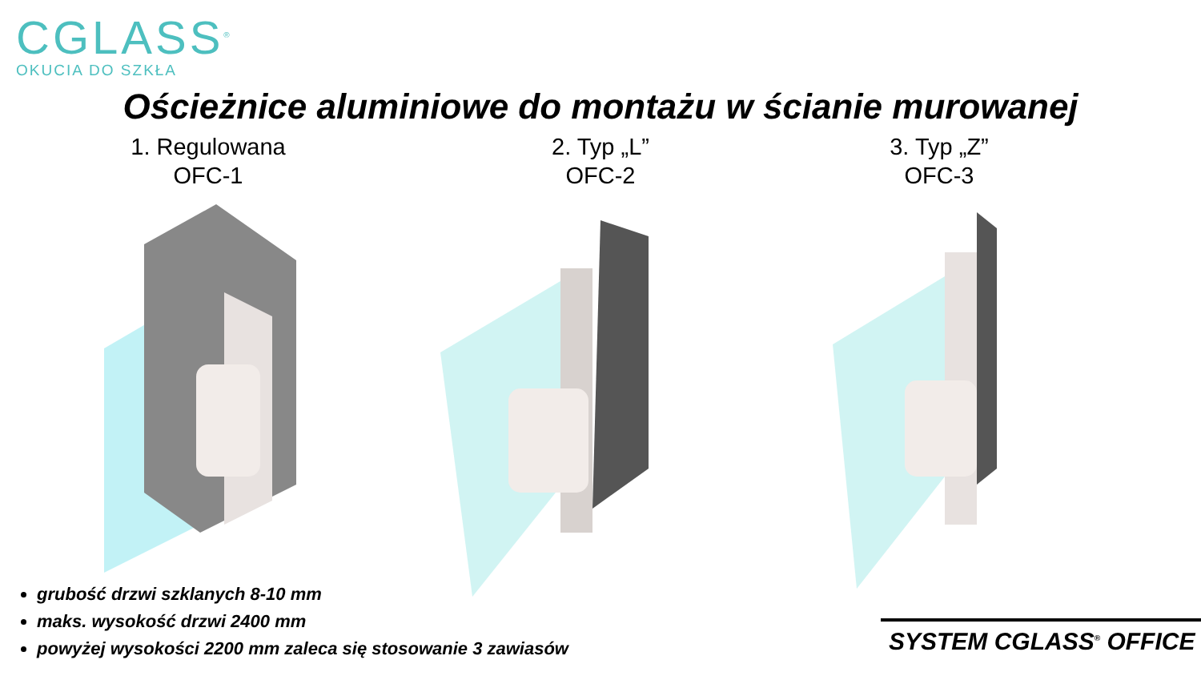CGLASS<sup>®</sup>
OKUCIA DO SZKŁA
Ościeżnice aluminiowe do montażu w ścianie murowanej
1. Regulowana
OFC-1
2. Typ „L”
OFC-2
3. Typ „Z”
OFC-3
grubość drzwi szklanych 8-10 mm
maks. wysokość drzwi 2400 mm
powyżej wysokości 2200 mm zaleca się stosowanie 3 zawiasów
SYSTEM CGLASS<sup>®</sup> OFFICE